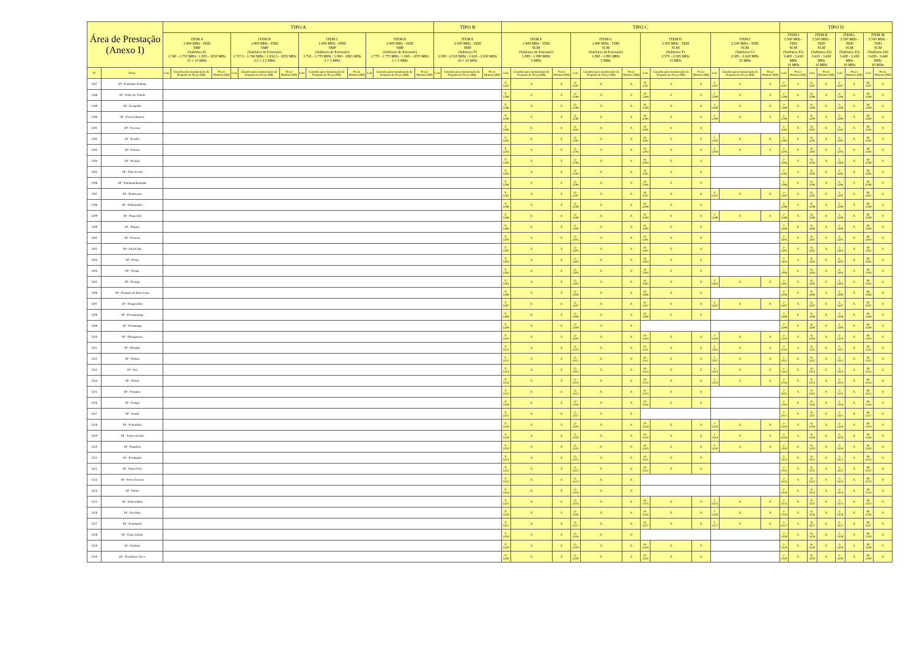| Área de Prestação (Anexo I) | | TIPO A | | | | | | | | | | | | TIPO B | | | TIPO C | | | | | | | | | | | | TIPO D | | | | | | | |
| --- | --- | --- | --- | --- | --- | --- | --- | --- | --- | --- | --- | --- | --- | --- | --- | --- | --- | --- | --- | --- | --- | --- | --- | --- | --- | --- | --- | --- | --- | --- | --- | --- | --- | --- | --- | --- |
| | | ITEM A 1.800 MHz - FDD SMP (Subfaixa E) 1.740 - 1.755 MHz / 1.835 - 1850 MHz 15 + 15 MHz | | | ITEM B 1.800 MHz - FDD SMP (Subfaixa de Extensão) 1.737,5 - 1.740 MHz / 1.832,5 - 1835 MHz 2,5 + 2,5 MHz | | | ITEM C 1.800 MHz - FDD SMP (Subfaixa de Extensão) 1.765 - 1.770 MHz / 1.860 - 1865 MHz 5 + 5 MHz | | | ITEM D 1.800 MHz - FDD SMP (Subfaixa de Extensão) 1.770 - 1.775 MHz / 1.865 - 1870 MHz 5 + 5 MHz | | | ITEM E 2.500 MHz - FDD SMP (Subfaixa P) 2.500 - 2.510 MHz / 2.620 - 2.630 MHz 10 + 10 MHz | | | ITEM F 1.900 MHz - TDD SCM (Subfaixa de Extensão) 1.885 - 1.890 MHz 5 MHz | | | ITEM G 1.900 MHz - TDD SCM (Subfaixa de Extensão) 1.890 - 1.895 MHz 5 MHz | | | ITEM H 2.500 MHz - TDD SCM (Subfaixa T) 2.570 - 2.585 MHz 15 MHz | | | ITEM I 2.500 MHz - TDD SCM (Subfaixa U) 2.585 - 2.620 MHz 35 MHz | | | ITEM J 3.500 MHz - TDD SCM (Subfaixa Z1) 3.400 - 3.410 MHz 10 MHz | | ITEM K 3.500 MHz - TDD SCM (Subfaixa Z2) 3.410 - 3.420 MHz 10 MHz | | ITEM L 3.500 MHz - TDD SCM (Subfaixa Z3) 3.420 - 3.430 MHz 10 MHz | | ITEM M 3.500 MHz - TDD SCM (Subfaixa Z4) 3.430 - 3.440 MHz 10 MHz | |
| Nº | Nome | Lote | Garantia para manutenção da Proposta de Preço (R$) | Preço Mínimo (R$) | Lote | Garantia para manutenção da Proposta de Preço (R$) | Preço Mínimo (R$) | Lote | Garantia para manutenção da Proposta de Preço (R$) | Preço Mínimo (R$) | Lote | Garantia para manutenção da Proposta de Preço (R$) | Preço Mínimo (R$) | Lote | Garantia para manutenção da Proposta de Preço (R$) | Preço Mínimo (R$) | Lote | Garantia para manutenção da Proposta de Preço (R$) | Preço Mínimo (R$) | Lote | Garantia para manutenção da Proposta de Preço (R$) | Preço Mínimo (R$) | Lote | Garantia para manutenção da Proposta de Preço (R$) | Preço Mínimo (R$) | Lote | Garantia para manutenção da Proposta de Preço (R$) | Preço Mínimo (R$) | Lote | Preço Mínimo (R$) | Lote | Preço Mínimo (R$) | Lote | Preço Mínimo (R$) | Lote | Preço Mínimo (R$) |
| 5287 | SP - Pedrinhas Paulista | | | | | | | | | | | | | | | | F-5287 | X | X | G-5287 | X | X | H-5287 | X | X | I-5287 | X | X | J-5287 | X | K-5287 | X | L-5287 | X | M-5287 | X |
| 5288 | SP - Pedro de Toledo | | | | | | | | | | | | | | | | F-5288 | X | X | G-5288 | X | X | H-5288 | X | X | I-5288 | X | X | J-5288 | X | K-5288 | X | L-5288 | X | M-5288 | X |
| 5289 | SP - Penápolis | | | | | | | | | | | | | | | | F-5289 | X | X | G-5289 | X | X | H-5289 | X | X | I-5289 | X | X | J-5289 | X | K-5289 | X | L-5289 | X | M-5289 | X |
| 5290 | SP - Pereira Barreto | | | | | | | | | | | | | | | | F-5290 | X | X | G-5290 | X | X | H-5290 | X | X | I-5290 | X | X | J-5290 | X | K-5290 | X | L-5290 | X | M-5290 | X |
| 5291 | SP - Pereiras | | | | | | | | | | | | | | | | F-5291 | X | X | G-5291 | X | X | H-5291 | X | X | | | | J-5291 | X | K-5291 | X | L-5291 | X | M-5291 | X |
| 5292 | SP - Peruíbe | | | | | | | | | | | | | | | | F-5292 | X | X | G-5292 | X | X | H-5292 | X | X | I-5292 | X | X | J-5292 | X | K-5292 | X | L-5292 | X | M-5292 | X |
| 5293 | SP - Piacatu | | | | | | | | | | | | | | | | F-5293 | X | X | G-5293 | X | X | H-5293 | X | X | I-5293 | X | X | J-5293 | X | K-5293 | X | L-5293 | X | M-5293 | X |
| 5294 | SP - Piedade | | | | | | | | | | | | | | | | F-5294 | X | X | G-5294 | X | X | H-5294 | X | X | | | | J-5294 | X | K-5294 | X | L-5294 | X | M-5294 | X |
| 5295 | SP - Pilar do Sul | | | | | | | | | | | | | | | | F-5295 | X | X | G-5295 | X | X | H-5295 | X | X | | | | J-5295 | X | K-5295 | X | L-5295 | X | M-5295 | X |
| 5296 | SP - Pindamonhangaba | | | | | | | | | | | | | | | | F-5296 | X | X | G-5296 | X | X | H-5296 | X | X | | | | J-5296 | X | K-5296 | X | L-5296 | X | M-5296 | X |
| 5297 | SP - Pindorama | | | | | | | | | | | | | | | | F-5297 | X | X | G-5297 | X | X | H-5297 | X | X | I-5297 | X | X | J-5297 | X | K-5297 | X | L-5297 | X | M-5297 | X |
| 5298 | SP - Pinhalzinho | | | | | | | | | | | | | | | | F-5298 | X | X | G-5298 | X | X | H-5298 | X | X | | | | J-5298 | X | K-5298 | X | L-5298 | X | M-5298 | X |
| 5299 | SP - Piquerobi | | | | | | | | | | | | | | | | F-5299 | X | X | G-5299 | X | X | H-5299 | X | X | I-5299 | X | X | J-5299 | X | K-5299 | X | L-5299 | X | M-5299 | X |
| 5300 | SP - Piquete | | | | | | | | | | | | | | | | F-5300 | X | X | G-5300 | X | X | H-5300 | X | X | | | | J-5300 | X | K-5300 | X | L-5300 | X | M-5300 | X |
| 5301 | SP - Piracaia | | | | | | | | | | | | | | | | F-5301 | X | X | G-5301 | X | X | H-5301 | X | X | | | | J-5301 | X | K-5301 | X | L-5301 | X | M-5301 | X |
| 5302 | SP - Piracicaba | | | | | | | | | | | | | | | | F-5302 | X | X | G-5302 | X | X | H-5302 | X | X | | | | J-5302 | X | K-5302 | X | L-5302 | X | M-5302 | X |
| 5303 | SP - Piraju | | | | | | | | | | | | | | | | F-5303 | X | X | G-5303 | X | X | H-5303 | X | X | | | | J-5303 | X | K-5303 | X | L-5303 | X | M-5303 | X |
| 5304 | SP - Pirajuí | | | | | | | | | | | | | | | | F-5304 | X | X | G-5304 | X | X | H-5304 | X | X | | | | J-5304 | X | K-5304 | X | L-5304 | X | M-5304 | X |
| 5305 | SP - Pirangi | | | | | | | | | | | | | | | | F-5305 | X | X | G-5305 | X | X | H-5305 | X | X | I-5305 | X | X | J-5305 | X | K-5305 | X | L-5305 | X | M-5305 | X |
| 5306 | SP - Pirapora do Bom Jesus | | | | | | | | | | | | | | | | F-5306 | X | X | G-5306 | X | X | H-5306 | X | X | | | | J-5306 | X | K-5306 | X | L-5306 | X | M-5306 | X |
| 5307 | SP - Pirapozinho | | | | | | | | | | | | | | | | F-5307 | X | X | G-5307 | X | X | H-5307 | X | X | I-5307 | X | X | J-5307 | X | K-5307 | X | L-5307 | X | M-5307 | X |
| 5308 | SP - Pirassununga | | | | | | | | | | | | | | | | F-5308 | X | X | G-5308 | X | X | H-5308 | X | X | | | | J-5308 | X | K-5308 | X | L-5308 | X | M-5308 | X |
| 5309 | SP - Piratininga | | | | | | | | | | | | | | | | F-5309 | X | X | G-5309 | X | X | | | | | | | J-5309 | X | K-5309 | X | L-5309 | X | M-5309 | X |
| 5310 | SP - Pitangueiras | | | | | | | | | | | | | | | | F-5310 | X | X | G-5310 | X | X | H-5310 | X | X | I-5310 | X | X | J-5310 | X | K-5310 | X | L-5310 | X | M-5310 | X |
| 5311 | SP - Planalto | | | | | | | | | | | | | | | | F-5311 | X | X | G-5311 | X | X | H-5311 | X | X | I-5311 | X | X | J-5311 | X | K-5311 | X | L-5311 | X | M-5311 | X |
| 5312 | SP - Platina | | | | | | | | | | | | | | | | F-5312 | X | X | G-5312 | X | X | H-5312 | X | X | I-5312 | X | X | J-5312 | X | K-5312 | X | L-5312 | X | M-5312 | X |
| 5313 | SP - Poá | | | | | | | | | | | | | | | | F-5313 | X | X | G-5313 | X | X | H-5313 | X | X | I-5313 | X | X | J-5313 | X | K-5313 | X | L-5313 | X | M-5313 | X |
| 5314 | SP - Poloni | | | | | | | | | | | | | | | | F-5314 | X | X | G-5314 | X | X | H-5314 | X | X | I-5314 | X | X | J-5314 | X | K-5314 | X | L-5314 | X | M-5314 | X |
| 5315 | SP - Pompéia | | | | | | | | | | | | | | | | F-5315 | X | X | G-5315 | X | X | H-5315 | X | X | | | | J-5315 | X | K-5315 | X | L-5315 | X | M-5315 | X |
| 5316 | SP - Pongaí | | | | | | | | | | | | | | | | F-5316 | X | X | G-5316 | X | X | H-5316 | X | X | | | | J-5316 | X | K-5316 | X | L-5316 | X | M-5316 | X |
| 5317 | SP - Pontal | | | | | | | | | | | | | | | | F-5317 | X | X | G-5317 | X | X | | | | | | | J-5317 | X | K-5317 | X | L-5317 | X | M-5317 | X |
| 5318 | SP - Pontalinda | | | | | | | | | | | | | | | | F-5318 | X | X | G-5318 | X | X | H-5318 | X | X | I-5318 | X | X | J-5318 | X | K-5318 | X | L-5318 | X | M-5318 | X |
| 5319 | SP - Pontes Gestal | | | | | | | | | | | | | | | | F-5319 | X | X | G-5319 | X | X | H-5319 | X | X | I-5319 | X | X | J-5319 | X | K-5319 | X | L-5319 | X | M-5319 | X |
| 5320 | SP - Populina | | | | | | | | | | | | | | | | F-5320 | X | X | G-5320 | X | X | H-5320 | X | X | I-5320 | X | X | J-5320 | X | K-5320 | X | L-5320 | X | M-5320 | X |
| 5321 | SP - Porangaba | | | | | | | | | | | | | | | | F-5321 | X | X | G-5321 | X | X | H-5321 | X | X | | | | J-5321 | X | K-5321 | X | L-5321 | X | M-5321 | X |
| 5322 | SP - Porto Feliz | | | | | | | | | | | | | | | | F-5322 | X | X | G-5322 | X | X | H-5322 | X | X | | | | J-5322 | X | K-5322 | X | L-5322 | X | M-5322 | X |
| 5323 | SP - Porto Ferreira | | | | | | | | | | | | | | | | F-5323 | X | X | G-5323 | X | X | | | | | | | J-5323 | X | K-5323 | X | L-5323 | X | M-5323 | X |
| 5324 | SP - Potim | | | | | | | | | | | | | | | | F-5324 | X | X | G-5324 | X | X | | | | | | | J-5324 | X | K-5324 | X | L-5324 | X | M-5324 | X |
| 5325 | SP - Potirendaba | | | | | | | | | | | | | | | | F-5325 | X | X | G-5325 | X | X | H-5325 | X | X | I-5325 | X | X | J-5325 | X | K-5325 | X | L-5325 | X | M-5325 | X |
| 5326 | SP - Pracinha | | | | | | | | | | | | | | | | F-5326 | X | X | G-5326 | X | X | H-5326 | X | X | I-5326 | X | X | J-5326 | X | K-5326 | X | L-5326 | X | M-5326 | X |
| 5327 | SP - Pradópolis | | | | | | | | | | | | | | | | F-5327 | X | X | G-5327 | X | X | H-5327 | X | X | I-5327 | X | X | J-5327 | X | K-5327 | X | L-5327 | X | M-5327 | X |
| 5328 | SP - Praia Grande | | | | | | | | | | | | | | | | F-5328 | X | X | G-5328 | X | X | | | | | | | J-5328 | X | K-5328 | X | L-5328 | X | M-5328 | X |
| 5329 | SP - Pratânia | | | | | | | | | | | | | | | | F-5329 | X | X | G-5329 | X | X | H-5329 | X | X | | | | J-5329 | X | K-5329 | X | L-5329 | X | M-5329 | X |
| 5330 | SP - Presidente Alves | | | | | | | | | | | | | | | | F-5330 | X | X | G-5330 | X | X | H-5330 | X | X | | | | J-5330 | X | K-5330 | X | L-5330 | X | M-5330 | X |